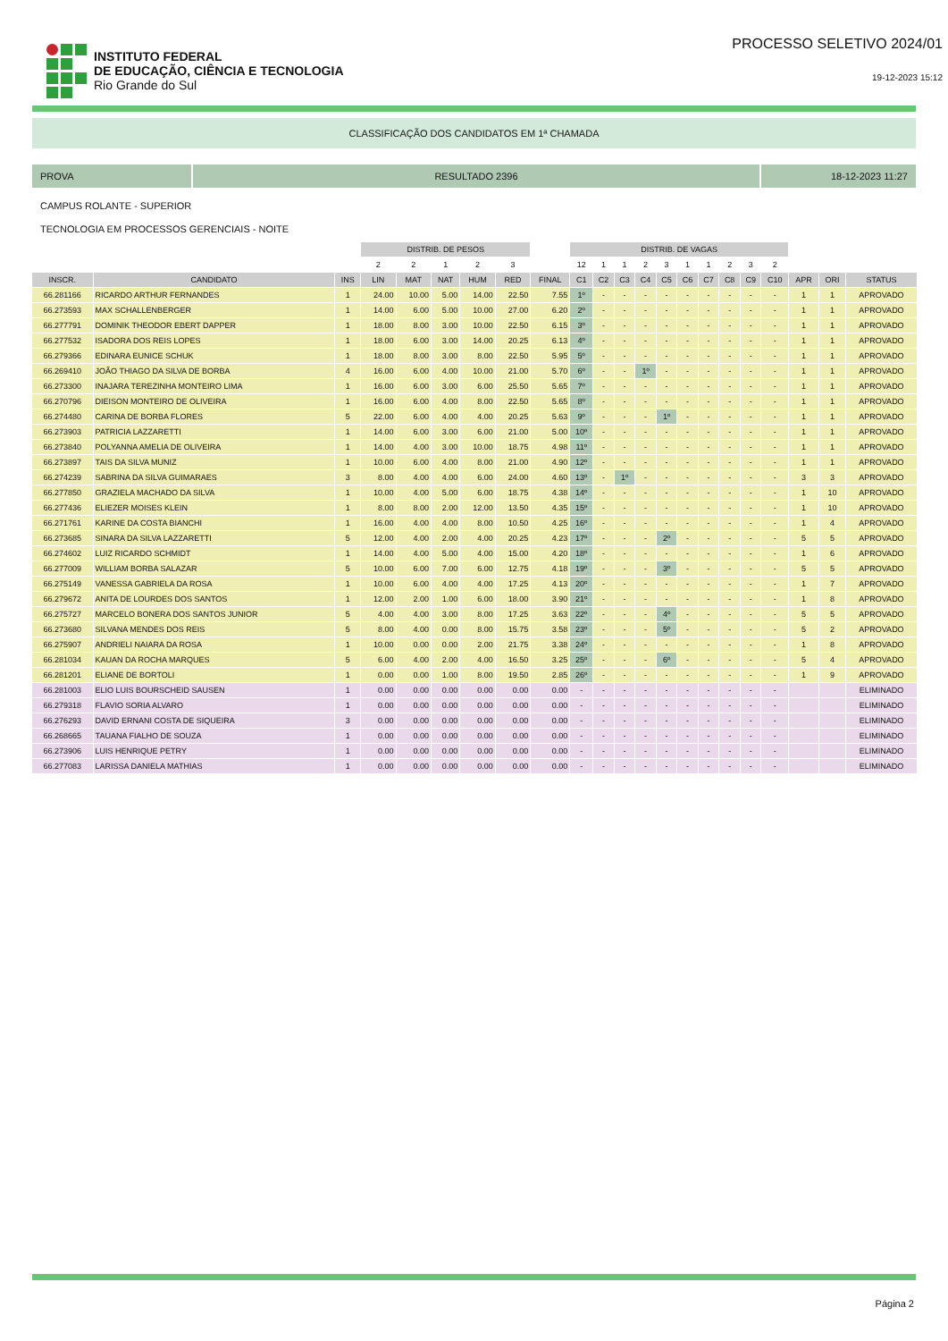INSTITUTO FEDERAL
DE EDUCAÇÃO, CIÊNCIA E TECNOLOGIA
Rio Grande do Sul
PROCESSO SELETIVO 2024/01
19-12-2023 15:12
CLASSIFICAÇÃO DOS CANDIDATOS EM 1ª CHAMADA
PROVA RESULTADO 2396 18-12-2023 11:27
CAMPUS ROLANTE - SUPERIOR
TECNOLOGIA EM PROCESSOS GERENCIAIS - NOITE
| | | | DISTRIB. DE PESOS | | | | | | DISTRIB. DE VAGAS | | | | | | | | | | | | |
| --- | --- | --- | --- | --- | --- | --- | --- | --- | --- | --- | --- | --- | --- | --- | --- | --- | --- | --- | --- | --- | --- |
| | | | 2 | 2 | 1 | 2 | 3 | | 12 | 1 | 1 | 2 | 3 | 1 | 1 | 2 | 3 | 2 | | | |
| INSCR. | CANDIDATO | INS | LIN | MAT | NAT | HUM | RED | FINAL | C1 | C2 | C3 | C4 | C5 | C6 | C7 | C8 | C9 | C10 | APR | ORI | STATUS |
| 66.281166 | RICARDO ARTHUR FERNANDES | 1 | 24.00 | 10.00 | 5.00 | 14.00 | 22.50 | 7.55 | 1º | - | - | - | - | - | - | - | - | - | 1 | 1 | APROVADO |
| 66.273593 | MAX SCHALLENBERGER | 1 | 14.00 | 6.00 | 5.00 | 10.00 | 27.00 | 6.20 | 2º | - | - | - | - | - | - | - | - | - | 1 | 1 | APROVADO |
| 66.277791 | DOMINIK THEODOR EBERT DAPPER | 1 | 18.00 | 8.00 | 3.00 | 10.00 | 22.50 | 6.15 | 3º | - | - | - | - | - | - | - | - | - | 1 | 1 | APROVADO |
| 66.277532 | ISADORA DOS REIS LOPES | 1 | 18.00 | 6.00 | 3.00 | 14.00 | 20.25 | 6.13 | 4º | - | - | - | - | - | - | - | - | - | 1 | 1 | APROVADO |
| 66.279366 | EDINARA EUNICE SCHUK | 1 | 18.00 | 8.00 | 3.00 | 8.00 | 22.50 | 5.95 | 5º | - | - | - | - | - | - | - | - | - | 1 | 1 | APROVADO |
| 66.269410 | JOÃO THIAGO DA SILVA DE BORBA | 4 | 16.00 | 6.00 | 4.00 | 10.00 | 21.00 | 5.70 | 6º | - | - | 1º | - | - | - | - | - | - | 1 | 1 | APROVADO |
| 66.273300 | INAJARA TEREZINHA MONTEIRO LIMA | 1 | 16.00 | 6.00 | 3.00 | 6.00 | 25.50 | 5.65 | 7º | - | - | - | - | - | - | - | - | - | 1 | 1 | APROVADO |
| 66.270796 | DIEISON MONTEIRO DE OLIVEIRA | 1 | 16.00 | 6.00 | 4.00 | 8.00 | 22.50 | 5.65 | 8º | - | - | - | - | - | - | - | - | - | 1 | 1 | APROVADO |
| 66.274480 | CARINA DE BORBA FLORES | 5 | 22.00 | 6.00 | 4.00 | 4.00 | 20.25 | 5.63 | 9º | - | - | - | 1º | - | - | - | - | - | 1 | 1 | APROVADO |
| 66.273903 | PATRICIA LAZZARETTI | 1 | 14.00 | 6.00 | 3.00 | 6.00 | 21.00 | 5.00 | 10º | - | - | - | - | - | - | - | - | - | 1 | 1 | APROVADO |
| 66.273840 | POLYANNA AMELIA DE OLIVEIRA | 1 | 14.00 | 4.00 | 3.00 | 10.00 | 18.75 | 4.98 | 11º | - | - | - | - | - | - | - | - | - | 1 | 1 | APROVADO |
| 66.273897 | TAIS DA SILVA MUNIZ | 1 | 10.00 | 6.00 | 4.00 | 8.00 | 21.00 | 4.90 | 12º | - | - | - | - | - | - | - | - | - | 1 | 1 | APROVADO |
| 66.274239 | SABRINA DA SILVA GUIMARAES | 3 | 8.00 | 4.00 | 4.00 | 6.00 | 24.00 | 4.60 | 13º | - | 1º | - | - | - | - | - | - | - | 3 | 3 | APROVADO |
| 66.277850 | GRAZIELA MACHADO DA SILVA | 1 | 10.00 | 4.00 | 5.00 | 6.00 | 18.75 | 4.38 | 14º | - | - | - | - | - | - | - | - | - | 1 | 10 | APROVADO |
| 66.277436 | ELIEZER MOISES KLEIN | 1 | 8.00 | 8.00 | 2.00 | 12.00 | 13.50 | 4.35 | 15º | - | - | - | - | - | - | - | - | - | 1 | 10 | APROVADO |
| 66.271761 | KARINE DA COSTA BIANCHI | 1 | 16.00 | 4.00 | 4.00 | 8.00 | 10.50 | 4.25 | 16º | - | - | - | - | - | - | - | - | - | 1 | 4 | APROVADO |
| 66.273685 | SINARA DA SILVA LAZZARETTI | 5 | 12.00 | 4.00 | 2.00 | 4.00 | 20.25 | 4.23 | 17º | - | - | - | 2º | - | - | - | - | - | 5 | 5 | APROVADO |
| 66.274602 | LUIZ RICARDO SCHMIDT | 1 | 14.00 | 4.00 | 5.00 | 4.00 | 15.00 | 4.20 | 18º | - | - | - | - | - | - | - | - | - | 1 | 6 | APROVADO |
| 66.277009 | WILLIAM BORBA SALAZAR | 5 | 10.00 | 6.00 | 7.00 | 6.00 | 12.75 | 4.18 | 19º | - | - | - | 3º | - | - | - | - | - | 5 | 5 | APROVADO |
| 66.275149 | VANESSA GABRIELA DA ROSA | 1 | 10.00 | 6.00 | 4.00 | 4.00 | 17.25 | 4.13 | 20º | - | - | - | - | - | - | - | - | - | 1 | 7 | APROVADO |
| 66.279672 | ANITA DE LOURDES DOS SANTOS | 1 | 12.00 | 2.00 | 1.00 | 6.00 | 18.00 | 3.90 | 21º | - | - | - | - | - | - | - | - | - | 1 | 8 | APROVADO |
| 66.275727 | MARCELO BONERA DOS SANTOS JUNIOR | 5 | 4.00 | 4.00 | 3.00 | 8.00 | 17.25 | 3.63 | 22º | - | - | - | 4º | - | - | - | - | - | 5 | 5 | APROVADO |
| 66.273680 | SILVANA MENDES DOS REIS | 5 | 8.00 | 4.00 | 0.00 | 8.00 | 15.75 | 3.58 | 23º | - | - | - | 5º | - | - | - | - | - | 5 | 2 | APROVADO |
| 66.275907 | ANDRIELI NAIARA DA ROSA | 1 | 10.00 | 0.00 | 0.00 | 2.00 | 21.75 | 3.38 | 24º | - | - | - | - | - | - | - | - | - | 1 | 8 | APROVADO |
| 66.281034 | KAUAN DA ROCHA MARQUES | 5 | 6.00 | 4.00 | 2.00 | 4.00 | 16.50 | 3.25 | 25º | - | - | - | 6º | - | - | - | - | - | 5 | 4 | APROVADO |
| 66.281201 | ELIANE DE BORTOLI | 1 | 0.00 | 0.00 | 1.00 | 8.00 | 19.50 | 2.85 | 26º | - | - | - | - | - | - | - | - | - | 1 | 9 | APROVADO |
| 66.281003 | ELIO LUIS BOURSCHEID SAUSEN | 1 | 0.00 | 0.00 | 0.00 | 0.00 | 0.00 | 0.00 | - | - | - | - | - | - | - | - | - | - | | | ELIMINADO |
| 66.279318 | FLAVIO SORIA ALVARO | 1 | 0.00 | 0.00 | 0.00 | 0.00 | 0.00 | 0.00 | - | - | - | - | - | - | - | - | - | - | | | ELIMINADO |
| 66.276293 | DAVID ERNANI COSTA DE SIQUEIRA | 3 | 0.00 | 0.00 | 0.00 | 0.00 | 0.00 | 0.00 | - | - | - | - | - | - | - | - | - | - | | | ELIMINADO |
| 66.268665 | TAUANA FIALHO DE SOUZA | 1 | 0.00 | 0.00 | 0.00 | 0.00 | 0.00 | 0.00 | - | - | - | - | - | - | - | - | - | - | | | ELIMINADO |
| 66.273906 | LUIS HENRIQUE PETRY | 1 | 0.00 | 0.00 | 0.00 | 0.00 | 0.00 | 0.00 | - | - | - | - | - | - | - | - | - | - | | | ELIMINADO |
| 66.277083 | LARISSA DANIELA MATHIAS | 1 | 0.00 | 0.00 | 0.00 | 0.00 | 0.00 | 0.00 | - | - | - | - | - | - | - | - | - | - | | | ELIMINADO |
Página 2